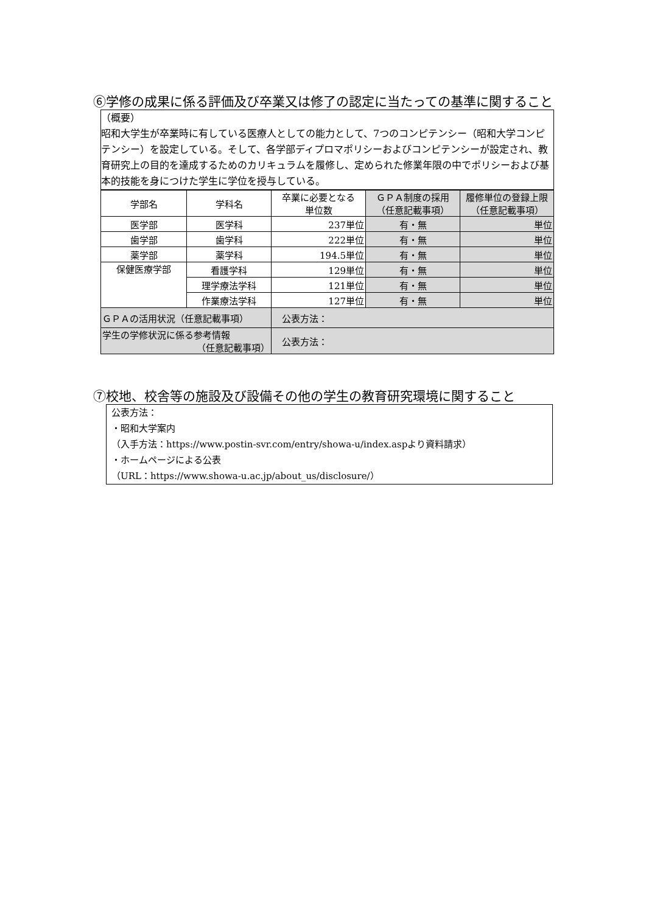⑥学修の成果に係る評価及び卒業又は修了の認定に当たっての基準に関すること
（概要）
昭和大学生が卒業時に有している医療人としての能力として、7つのコンピテンシー（昭和大学コンピテンシー）を設定している。そして、各学部ディプロマポリシーおよびコンピテンシーが設定され、教育研究上の目的を達成するためのカリキュラムを履修し、定められた修業年限の中でポリシーおよび基本的技能を身につけた学生に学位を授与している。
| 学部名 | 学科名 | 卒業に必要となる 単位数 | ＧＰＡ制度の採用 （任意記載事項） | 履修単位の登録上限 （任意記載事項） |
| 医学部 | 医学科 | 237単位 | 有・無 | 単位 |
| 歯学部 | 歯学科 | 222単位 | 有・無 | 単位 |
| 薬学部 | 薬学科 | 194.5単位 | 有・無 | 単位 |
| 保健医療学部 | 看護学科 | 129単位 | 有・無 | 単位 |
| | 理学療法学科 | 121単位 | 有・無 | 単位 |
| | 作業療法学科 | 127単位 | 有・無 | 単位 |
| ＧＰＡの活用状況（任意記載事項） | | 公表方法： | | |
| 学生の学修状況に係る参考情報 （任意記載事項） | | 公表方法： | | |
⑦校地、校舎等の施設及び設備その他の学生の教育研究環境に関すること
公表方法：
・昭和大学案内
（入手方法：https://www.postin-svr.com/entry/showa-u/index.aspより資料請求）
・ホームページによる公表
（URL：https://www.showa-u.ac.jp/about_us/disclosure/）